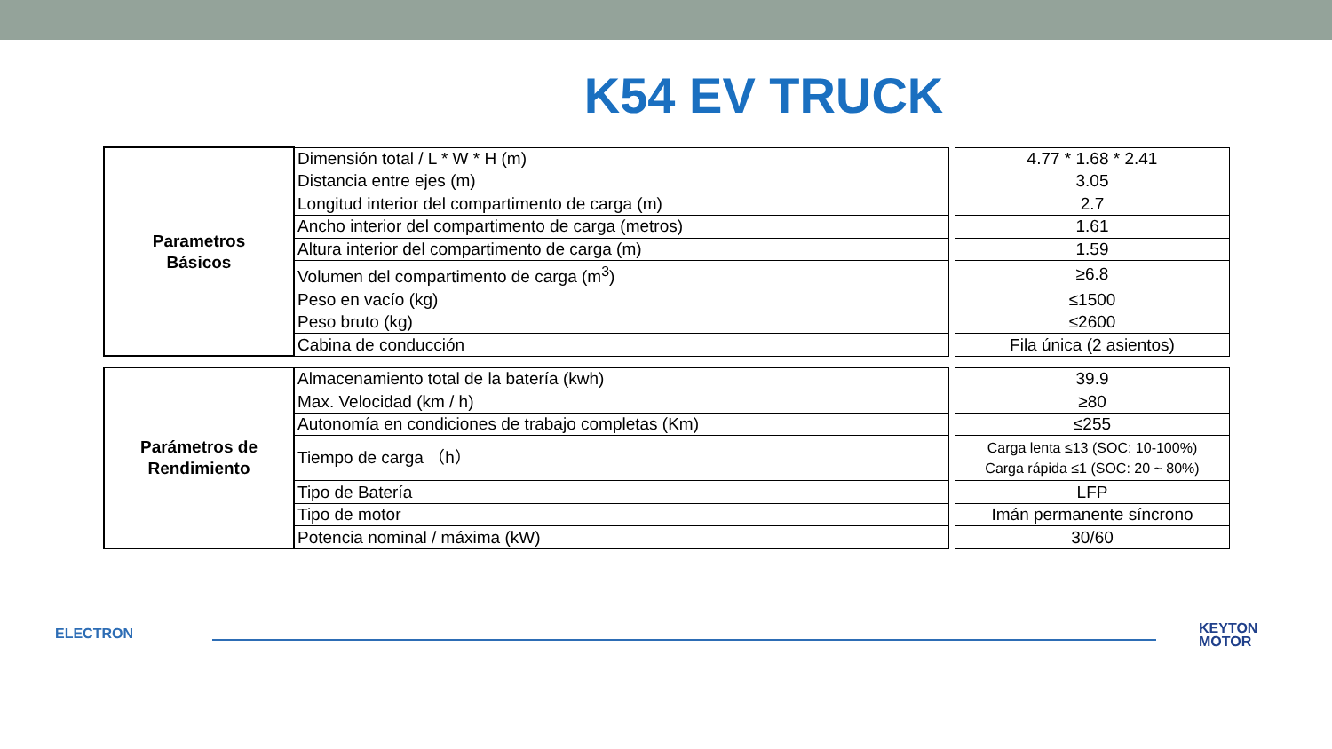K54 EV TRUCK
| Parametros Básicos | Dimensión total / L * W * H (m) | | 4.77 * 1.68 * 2.41 |
| | Distancia entre ejes (m) | | 3.05 |
| | Longitud interior del compartimento de carga (m) | | 2.7 |
| | Ancho interior del compartimento de carga (metros) | | 1.61 |
| | Altura interior del compartimento de carga (m) | | 1.59 |
| | Volumen del compartimento de carga (m<sup>3</sup>) | | ≥6.8 |
| | Peso en vacío (kg) | | ≤1500 |
| | Peso bruto (kg) | | ≤2600 |
| | Cabina de conducción | | Fila única (2 asientos) |
| Parámetros de Rendimiento | Almacenamiento total de la batería (kwh) | | 39.9 |
| | Max. Velocidad (km / h) | | ≥80 |
| | Autonomía en condiciones de trabajo completas (Km) | | ≤255 |
| | Tiempo de carga （h） | | Carga lenta ≤13 (SOC: 10-100%) Carga rápida ≤1 (SOC: 20 ~ 80%) |
| | Tipo de Batería | | LFP |
| | Tipo de motor | | Imán permanente síncrono |
| | Potencia nominal / máxima (kW) | | 30/60 |
ELECTRON
KEYTON
MOTOR